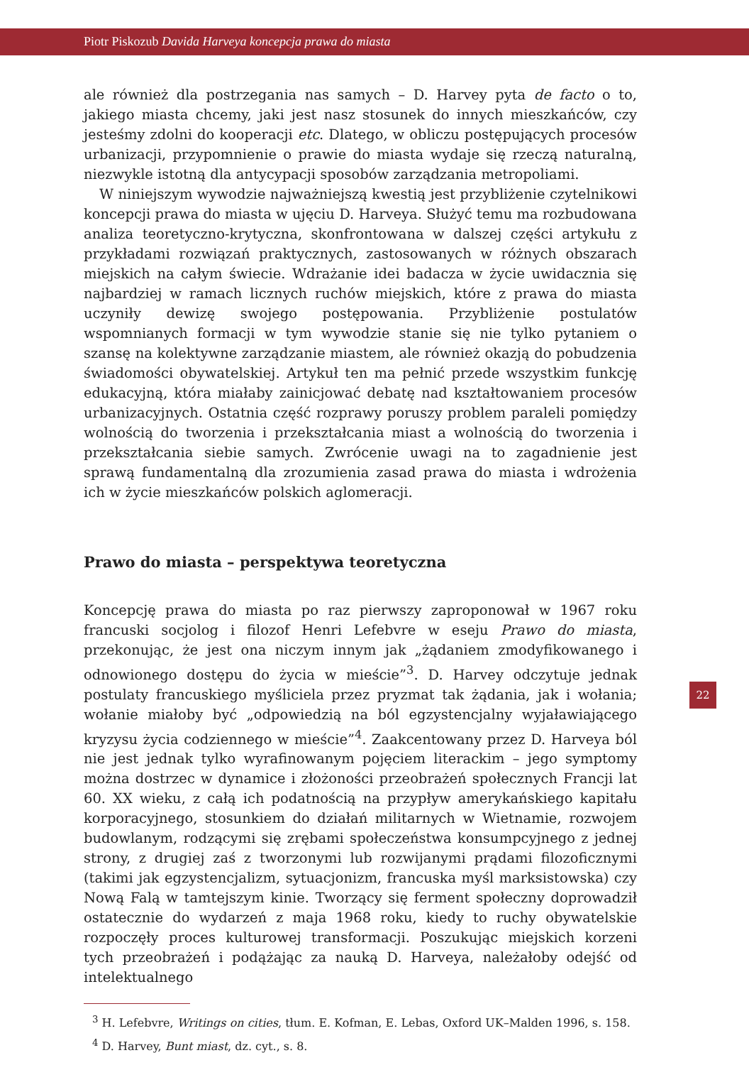Piotr Piskozub Davida Harveya koncepcja prawa do miasta
ale również dla postrzegania nas samych – D. Harvey pyta de facto o to, jakiego miasta chcemy, jaki jest nasz stosunek do innych mieszkańców, czy jesteśmy zdolni do kooperacji etc. Dlatego, w obliczu postępujących procesów urbanizacji, przypomnienie o prawie do miasta wydaje się rzeczą naturalną, niezwykle istotną dla antycypacji sposobów zarządzania metropoliami.
W niniejszym wywodzie najważniejszą kwestią jest przybliżenie czytelnikowi koncepcji prawa do miasta w ujęciu D. Harveya. Służyć temu ma rozbudowana analiza teoretyczno-krytyczna, skonfrontowana w dalszej części artykułu z przykładami rozwiązań praktycznych, zastosowanych w różnych obszarach miejskich na całym świecie. Wdrażanie idei badacza w życie uwidacznia się najbardziej w ramach licznych ruchów miejskich, które z prawa do miasta uczyniły dewizę swojego postępowania. Przybliżenie postulatów wspomnianych formacji w tym wywodzie stanie się nie tylko pytaniem o szansę na kolektywne zarządzanie miastem, ale również okazją do pobudzenia świadomości obywatelskiej. Artykuł ten ma pełnić przede wszystkim funkcję edukacyjną, która miałaby zainicjować debatę nad kształtowaniem procesów urbanizacyjnych. Ostatnia część rozprawy poruszy problem paraleli pomiędzy wolnością do tworzenia i przekształcania miast a wolnością do tworzenia i przekształcania siebie samych. Zwrócenie uwagi na to zagadnienie jest sprawą fundamentalną dla zrozumienia zasad prawa do miasta i wdrożenia ich w życie mieszkańców polskich aglomeracji.
Prawo do miasta – perspektywa teoretyczna
Koncepcję prawa do miasta po raz pierwszy zaproponował w 1967 roku francuski socjolog i filozof Henri Lefebvre w eseju Prawo do miasta, przekonując, że jest ona niczym innym jak „żądaniem zmodyfikowanego i odnowionego dostępu do życia w mieście”<sup>3</sup>. D. Harvey odczytuje jednak postulaty francuskiego myśliciela przez pryzmat tak żądania, jak i wołania; wołanie miałoby być „odpowiedzią na ból egzystencjalny wyjaławiającego kryzysu życia codziennego w mieście”<sup>4</sup>. Zaakcentowany przez D. Harveya ból nie jest jednak tylko wyrafinowanym pojęciem literackim – jego symptomy można dostrzec w dynamice i złożoności przeobrażeń społecznych Francji lat 60. XX wieku, z całą ich podatnością na przypływ amerykańskiego kapitału korporacyjnego, stosunkiem do działań militarnych w Wietnamie, rozwojem budowlanym, rodzącymi się zrębami społeczeństwa konsumpcyjnego z jednej strony, z drugiej zaś z tworzonymi lub rozwijanymi prądami filozoficznymi (takimi jak egzystencjalizm, sytuacjonizm, francuska myśl marksistowska) czy Nową Falą w tamtejszym kinie. Tworzący się ferment społeczny doprowadził ostatecznie do wydarzeń z maja 1968 roku, kiedy to ruchy obywatelskie rozpoczęły proces kulturowej transformacji. Poszukując miejskich korzeni tych przeobrażeń i podążając za nauką D. Harveya, należałoby odejść od intelektualnego
<sup>3</sup> H. Lefebvre, Writings on cities, tłum. E. Kofman, E. Lebas, Oxford UK–Malden 1996, s. 158.
<sup>4</sup> D. Harvey, Bunt miast, dz. cyt., s. 8.
22